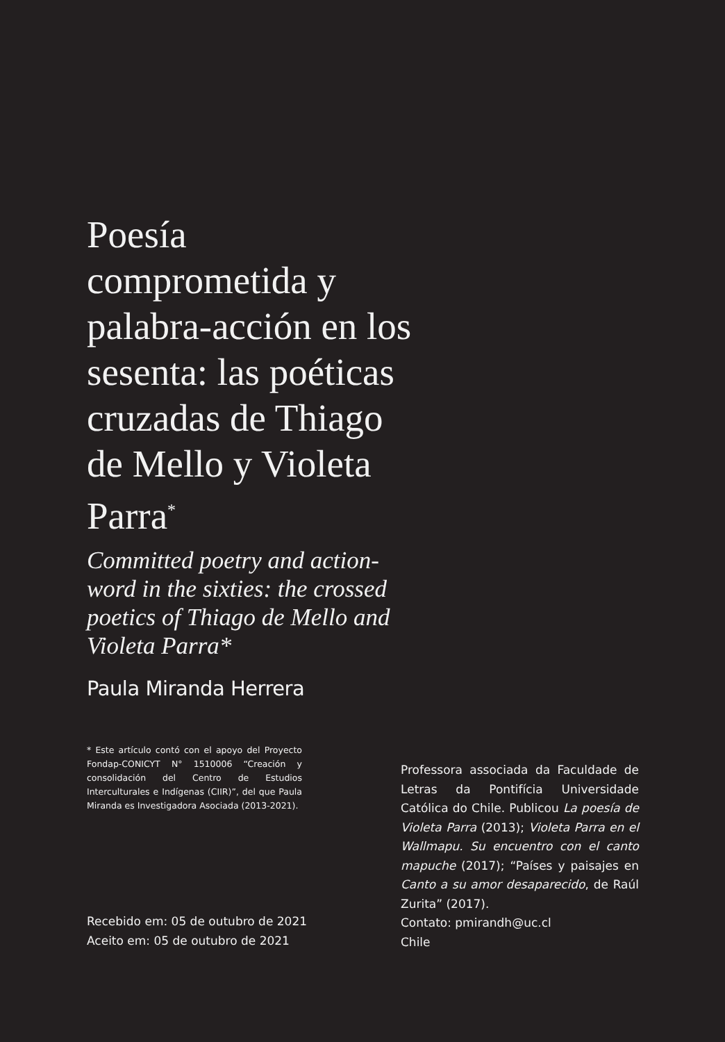Poesía comprometida y palabra-acción en los sesenta: las poéticas cruzadas de Thiago de Mello y Violeta Parra<sup>*</sup>
Committed poetry and action-word in the sixties: the crossed poetics of Thiago de Mello and Violeta Parra*
Paula Miranda Herrera
* Este artículo contó con el apoyo del Proyecto Fondap-CONICYT N° 1510006 “Creación y consolidación del Centro de Estudios Interculturales e Indígenas (CIIR)”, del que Paula Miranda es Investigadora Asociada (2013-2021).
Professora associada da Faculdade de Letras da Pontifícia Universidade Católica do Chile. Publicou La poesía de Violeta Parra (2013); Violeta Parra en el Wallmapu. Su encuentro con el canto mapuche (2017); “Países y paisajes en Canto a su amor desaparecido, de Raúl Zurita” (2017).
Contato: pmirandh@uc.cl
Chile
Recebido em: 05 de outubro de 2021
Aceito em: 05 de outubro de 2021